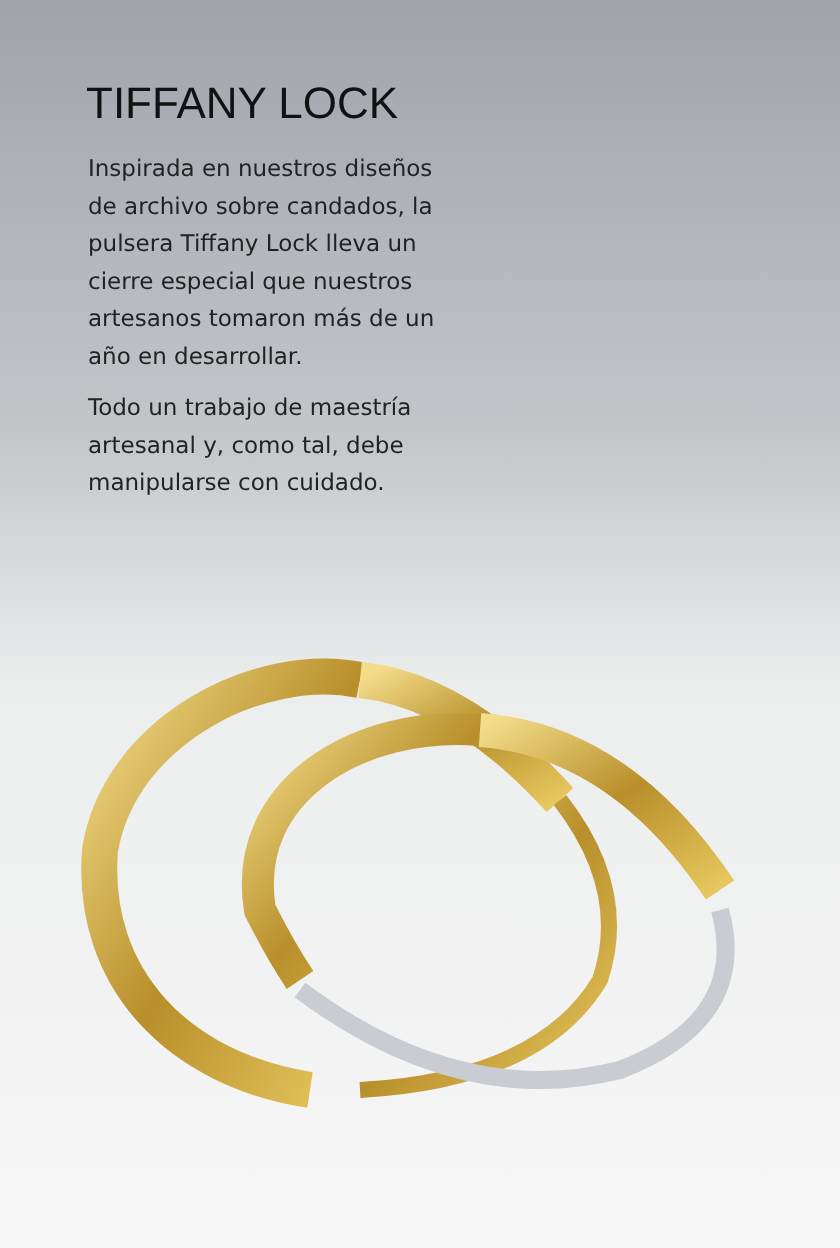TIFFANY LOCK
Inspirada en nuestros diseños de archivo sobre candados, la pulsera Tiffany Lock lleva un cierre especial que nuestros artesanos tomaron más de un año en desarrollar.
Todo un trabajo de maestría artesanal y, como tal, debe manipularse con cuidado.